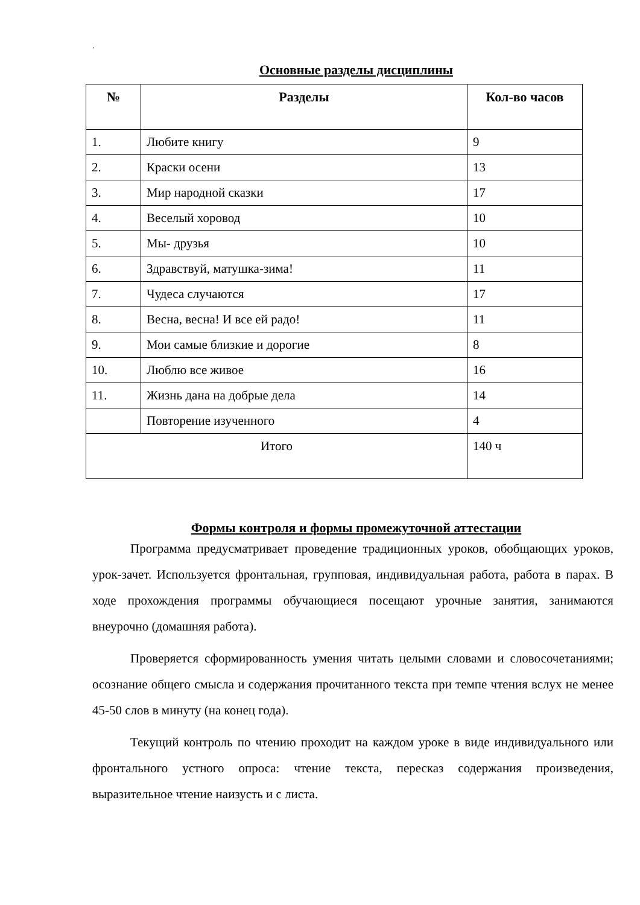.
Основные разделы дисциплины
| № | Разделы | Кол-во часов |
| --- | --- | --- |
| 1. | Любите книгу | 9 |
| 2. | Краски осени | 13 |
| 3. | Мир народной сказки | 17 |
| 4. | Веселый хоровод | 10 |
| 5. | Мы- друзья | 10 |
| 6. | Здравствуй, матушка-зима! | 11 |
| 7. | Чудеса случаются | 17 |
| 8. | Весна, весна! И все ей радо! | 11 |
| 9. | Мои самые близкие и дорогие | 8 |
| 10. | Люблю все живое | 16 |
| 11. | Жизнь дана на добрые дела | 14 |
| | Повторение изученного | 4 |
| Итого | | 140 ч |
Формы контроля и формы промежуточной аттестации
Программа предусматривает проведение традиционных уроков, обобщающих уроков, урок-зачет. Используется фронтальная, групповая, индивидуальная работа, работа в парах. В ходе прохождения программы обучающиеся посещают урочные занятия, занимаются внеурочно (домашняя работа).
Проверяется сформированность умения читать целыми словами и словосочетаниями; осознание общего смысла и содержания прочитанного текста при темпе чтения вслух не менее 45-50 слов в минуту (на конец года).
Текущий контроль по чтению проходит на каждом уроке в виде индивидуального или фронтального устного опроса: чтение текста, пересказ содержания произведения, выразительное чтение наизусть и с листа.